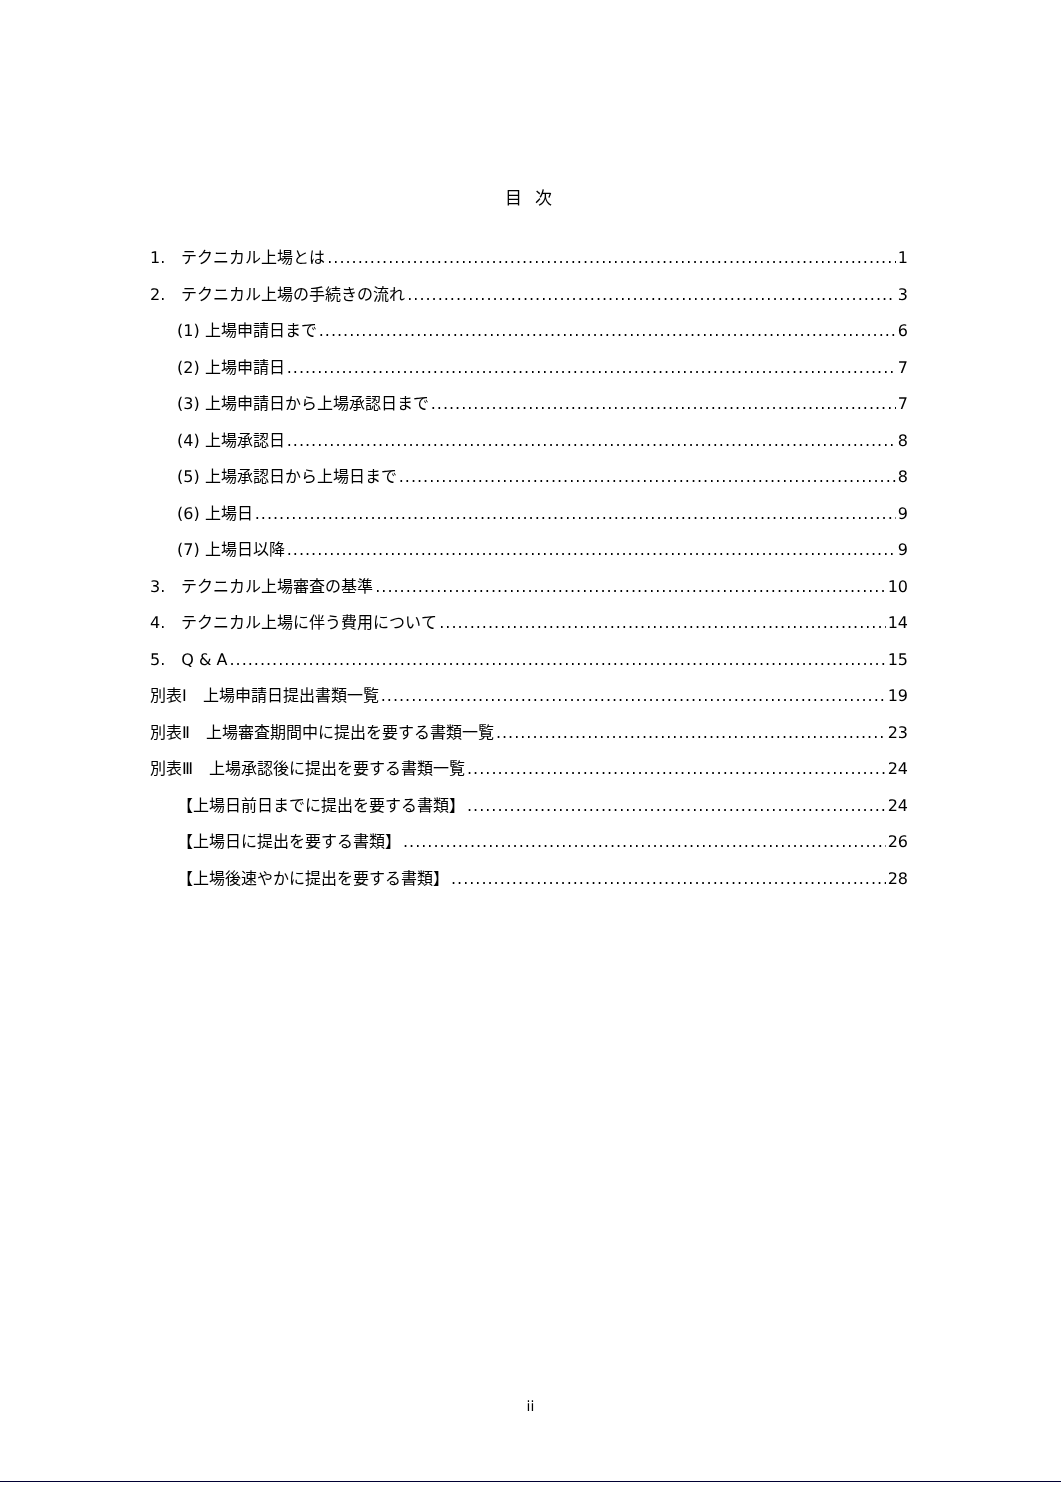目 次
1.　テクニカル上場とは 1
2.　テクニカル上場の手続きの流れ 3
(1) 上場申請日まで 6
(2) 上場申請日 7
(3) 上場申請日から上場承認日まで 7
(4) 上場承認日 8
(5) 上場承認日から上場日まで 8
(6) 上場日 9
(7) 上場日以降 9
3.　テクニカル上場審査の基準 10
4.　テクニカル上場に伴う費用について 14
5.　Q & A 15
別表Ⅰ　上場申請日提出書類一覧 19
別表Ⅱ　上場審査期間中に提出を要する書類一覧 23
別表Ⅲ　上場承認後に提出を要する書類一覧 24
【上場日前日までに提出を要する書類】 24
【上場日に提出を要する書類】 26
【上場後速やかに提出を要する書類】 28
ii